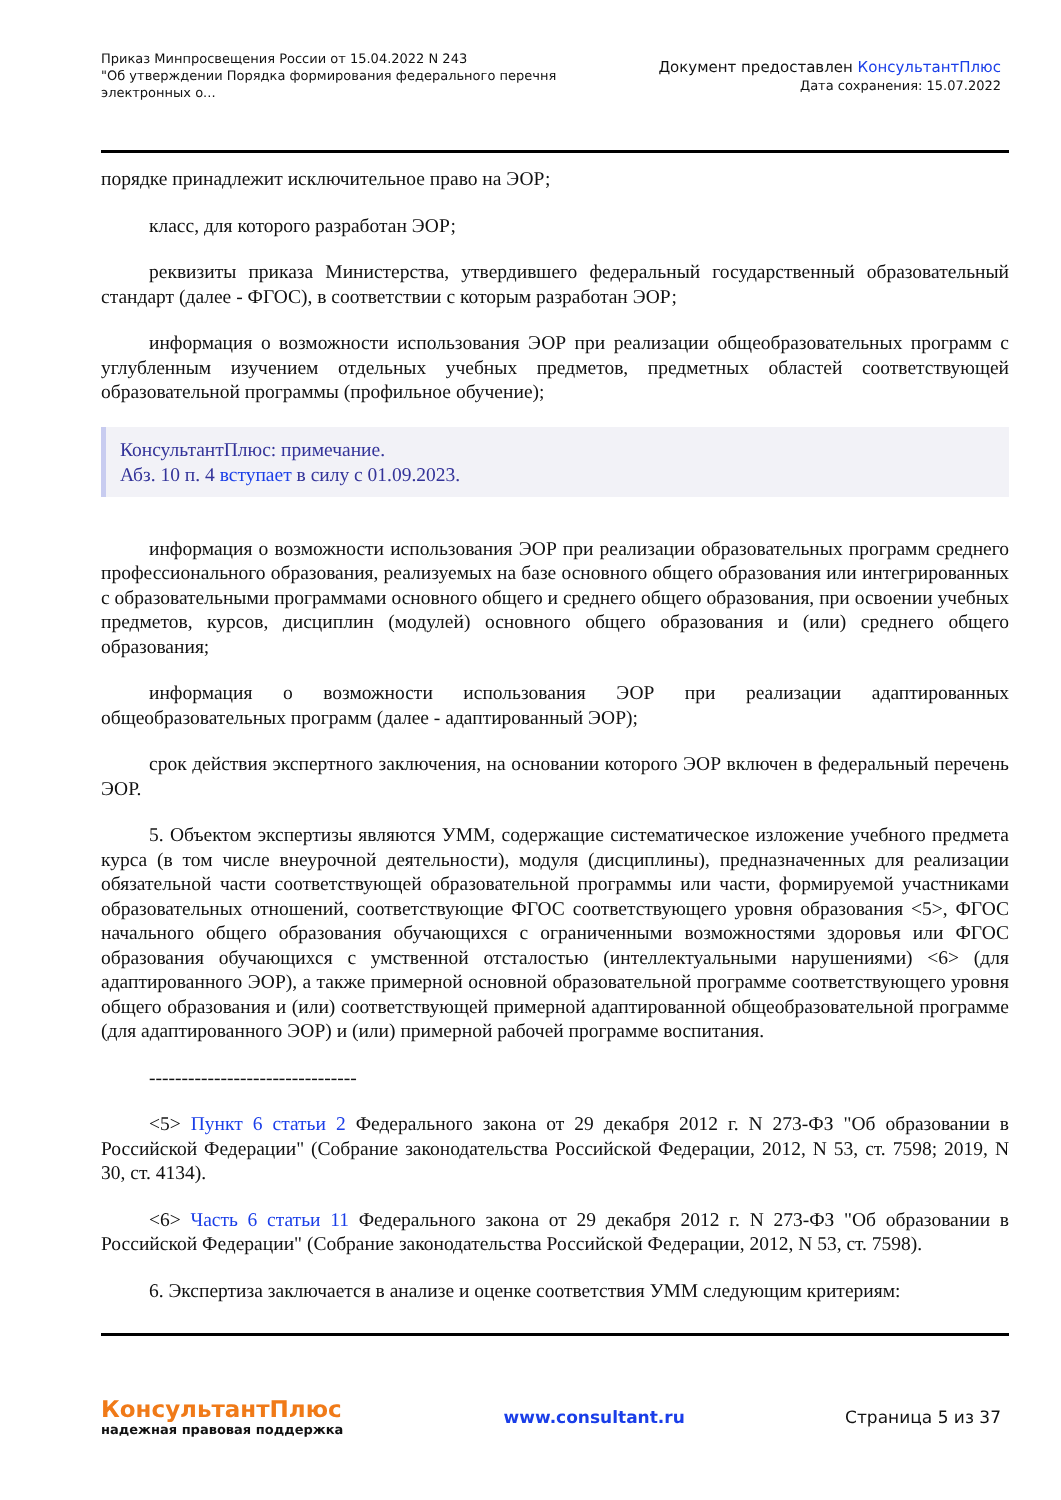Приказ Минпросвещения России от 15.04.2022 N 243
"Об утверждении Порядка формирования федерального перечня
электронных о...
Документ предоставлен КонсультантПлюс
Дата сохранения: 15.07.2022
порядке принадлежит исключительное право на ЭОР;
класс, для которого разработан ЭОР;
реквизиты приказа Министерства, утвердившего федеральный государственный образовательный стандарт (далее - ФГОС), в соответствии с которым разработан ЭОР;
информация о возможности использования ЭОР при реализации общеобразовательных программ с углубленным изучением отдельных учебных предметов, предметных областей соответствующей образовательной программы (профильное обучение);
КонсультантПлюс: примечание.
Абз. 10 п. 4 вступает в силу с 01.09.2023.
информация о возможности использования ЭОР при реализации образовательных программ среднего профессионального образования, реализуемых на базе основного общего образования или интегрированных с образовательными программами основного общего и среднего общего образования, при освоении учебных предметов, курсов, дисциплин (модулей) основного общего образования и (или) среднего общего образования;
информация о возможности использования ЭОР при реализации адаптированных общеобразовательных программ (далее - адаптированный ЭОР);
срок действия экспертного заключения, на основании которого ЭОР включен в федеральный перечень ЭОР.
5. Объектом экспертизы являются УММ, содержащие систематическое изложение учебного предмета курса (в том числе внеурочной деятельности), модуля (дисциплины), предназначенных для реализации обязательной части соответствующей образовательной программы или части, формируемой участниками образовательных отношений, соответствующие ФГОС соответствующего уровня образования <5>, ФГОС начального общего образования обучающихся с ограниченными возможностями здоровья или ФГОС образования обучающихся с умственной отсталостью (интеллектуальными нарушениями) <6> (для адаптированного ЭОР), а также примерной основной образовательной программе соответствующего уровня общего образования и (или) соответствующей примерной адаптированной общеобразовательной программе (для адаптированного ЭОР) и (или) примерной рабочей программе воспитания.
--------------------------------
<5> Пункт 6 статьи 2 Федерального закона от 29 декабря 2012 г. N 273-ФЗ "Об образовании в Российской Федерации" (Собрание законодательства Российской Федерации, 2012, N 53, ст. 7598; 2019, N 30, ст. 4134).
<6> Часть 6 статьи 11 Федерального закона от 29 декабря 2012 г. N 273-ФЗ "Об образовании в Российской Федерации" (Собрание законодательства Российской Федерации, 2012, N 53, ст. 7598).
6. Экспертиза заключается в анализе и оценке соответствия УММ следующим критериям:
КонсультантПлюс
надежная правовая поддержка
www.consultant.ru Страница 5 из 37